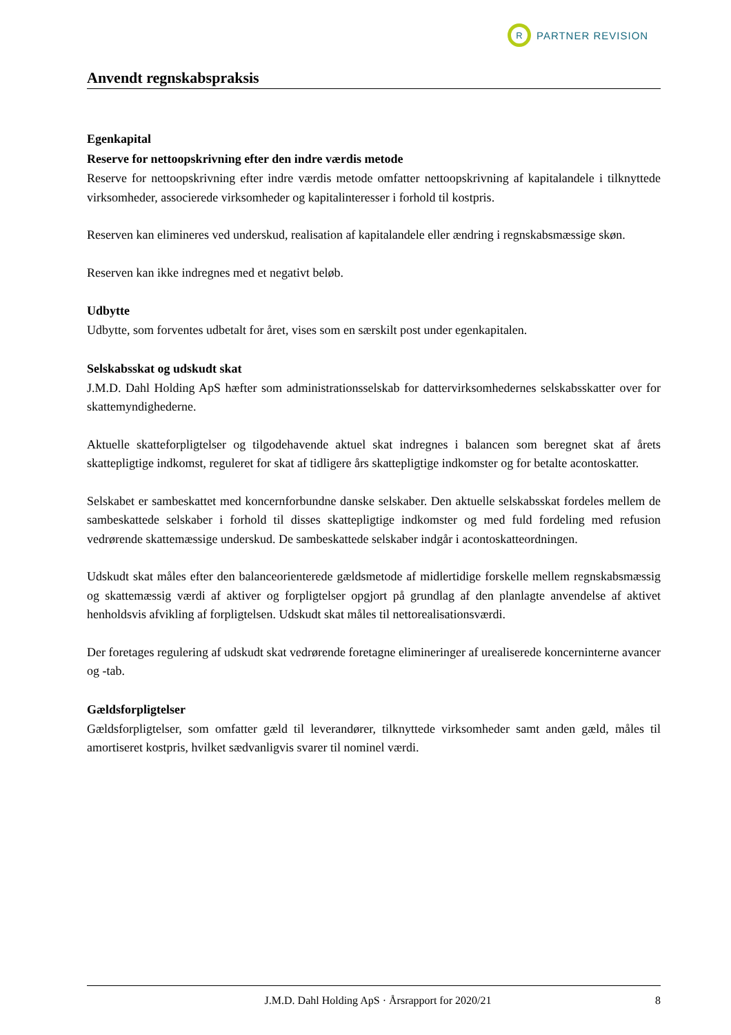R
PARTNER REVISION
Anvendt regnskabspraksis
Egenkapital
Reserve for nettoopskrivning efter den indre værdis metode
Reserve for nettoopskrivning efter indre værdis metode omfatter nettoopskrivning af kapitalandele i tilknyttede virksomheder, associerede virksomheder og kapitalinteresser i forhold til kostpris.
Reserven kan elimineres ved underskud, realisation af kapitalandele eller ændring i regnskabsmæssige skøn.
Reserven kan ikke indregnes med et negativt beløb.
Udbytte
Udbytte, som forventes udbetalt for året, vises som en særskilt post under egenkapitalen.
Selskabsskat og udskudt skat
J.M.D. Dahl Holding ApS hæfter som administrationsselskab for dattervirksomhedernes selskabsskatter over for skattemyndighederne.
Aktuelle skatteforpligtelser og tilgodehavende aktuel skat indregnes i balancen som beregnet skat af årets skattepligtige indkomst, reguleret for skat af tidligere års skattepligtige indkomster og for betalte acontoskatter.
Selskabet er sambeskattet med koncernforbundne danske selskaber. Den aktuelle selskabsskat fordeles mellem de sambeskattede selskaber i forhold til disses skattepligtige indkomster og med fuld fordeling med refusion vedrørende skattemæssige underskud. De sambeskattede selskaber indgår i acontoskatteordningen.
Udskudt skat måles efter den balanceorienterede gældsmetode af midlertidige forskelle mellem regnskabsmæssig og skattemæssig værdi af aktiver og forpligtelser opgjort på grundlag af den planlagte anvendelse af aktivet henholdsvis afvikling af forpligtelsen. Udskudt skat måles til nettorealisationsværdi.
Der foretages regulering af udskudt skat vedrørende foretagne elimineringer af urealiserede koncerninterne avancer og -tab.
Gældsforpligtelser
Gældsforpligtelser, som omfatter gæld til leverandører, tilknyttede virksomheder samt anden gæld, måles til amortiseret kostpris, hvilket sædvanligvis svarer til nominel værdi.
J.M.D. Dahl Holding ApS · Årsrapport for 2020/21 8